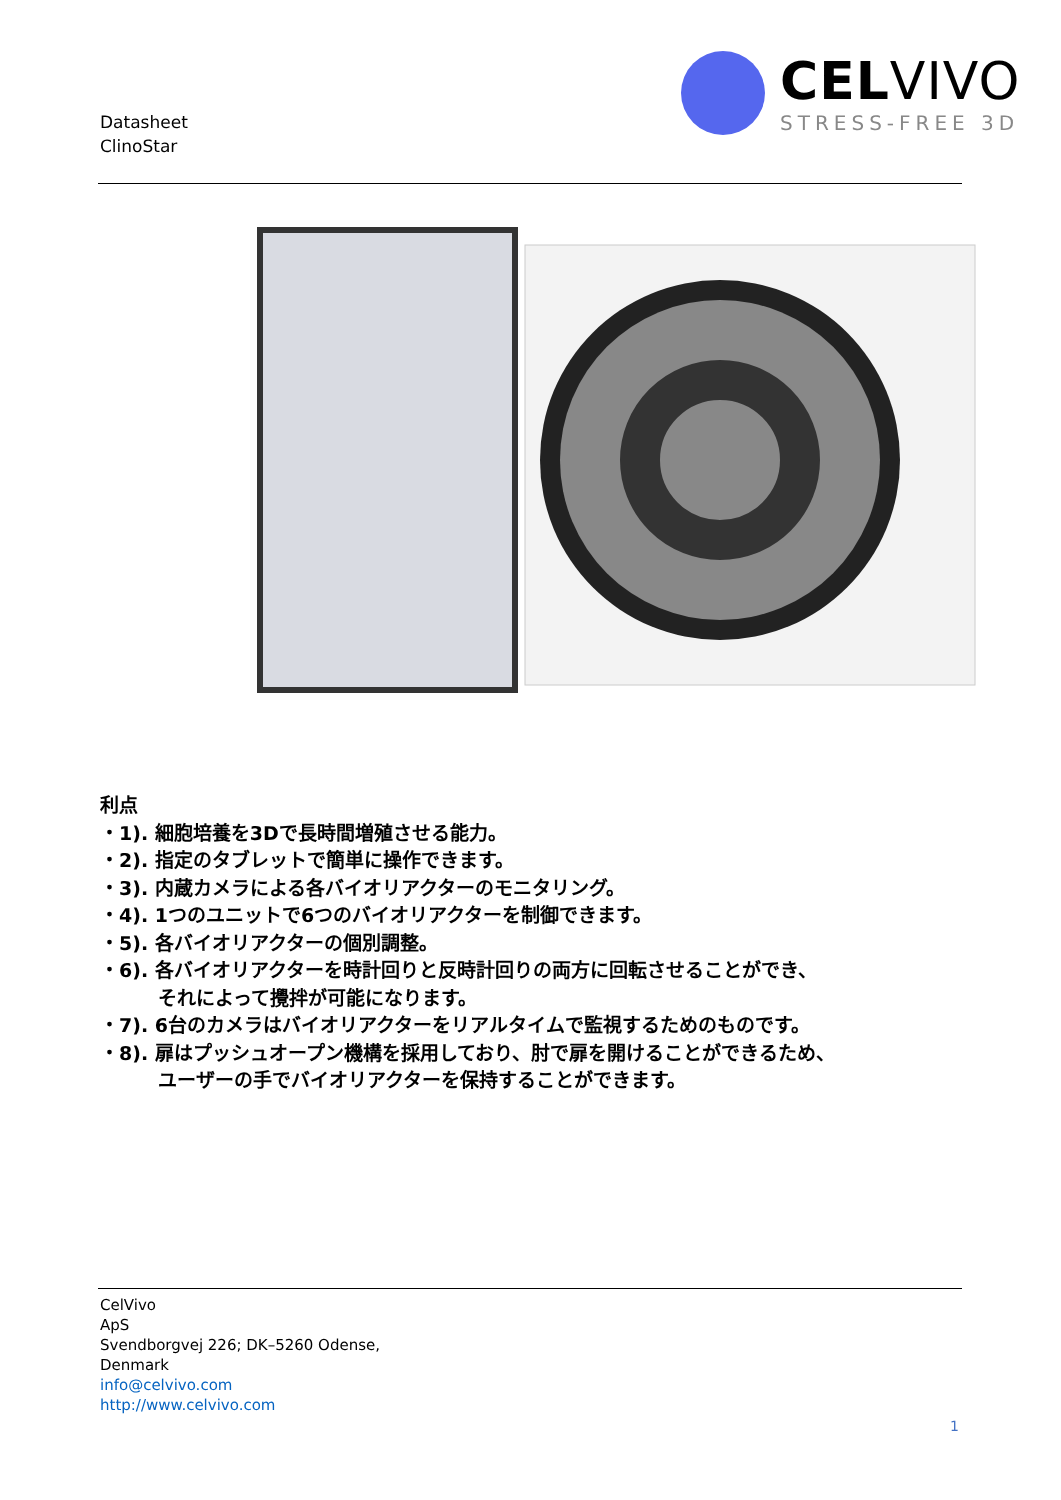Datasheet
ClinoStar
CELVIVO
STRESS-FREE 3D
利点
・1). 細胞培養を3Dで長時間増殖させる能力。
・2). 指定のタブレットで簡単に操作できます。
・3). 内蔵カメラによる各バイオリアクターのモニタリング。
・4). 1つのユニットで6つのバイオリアクターを制御できます。
・5). 各バイオリアクターの個別調整。
・6). 各バイオリアクターを時計回りと反時計回りの両方に回転させることができ、
それによって攪拌が可能になります。
・7). 6台のカメラはバイオリアクターをリアルタイムで監視するためのものです。
・8). 扉はプッシュオープン機構を採用しており、肘で扉を開けることができるため、
ユーザーの手でバイオリアクターを保持することができます。
CelVivo
ApS
Svendborgvej 226; DK–5260 Odense,
Denmark
info@celvivo.com
http://www.celvivo.com
1